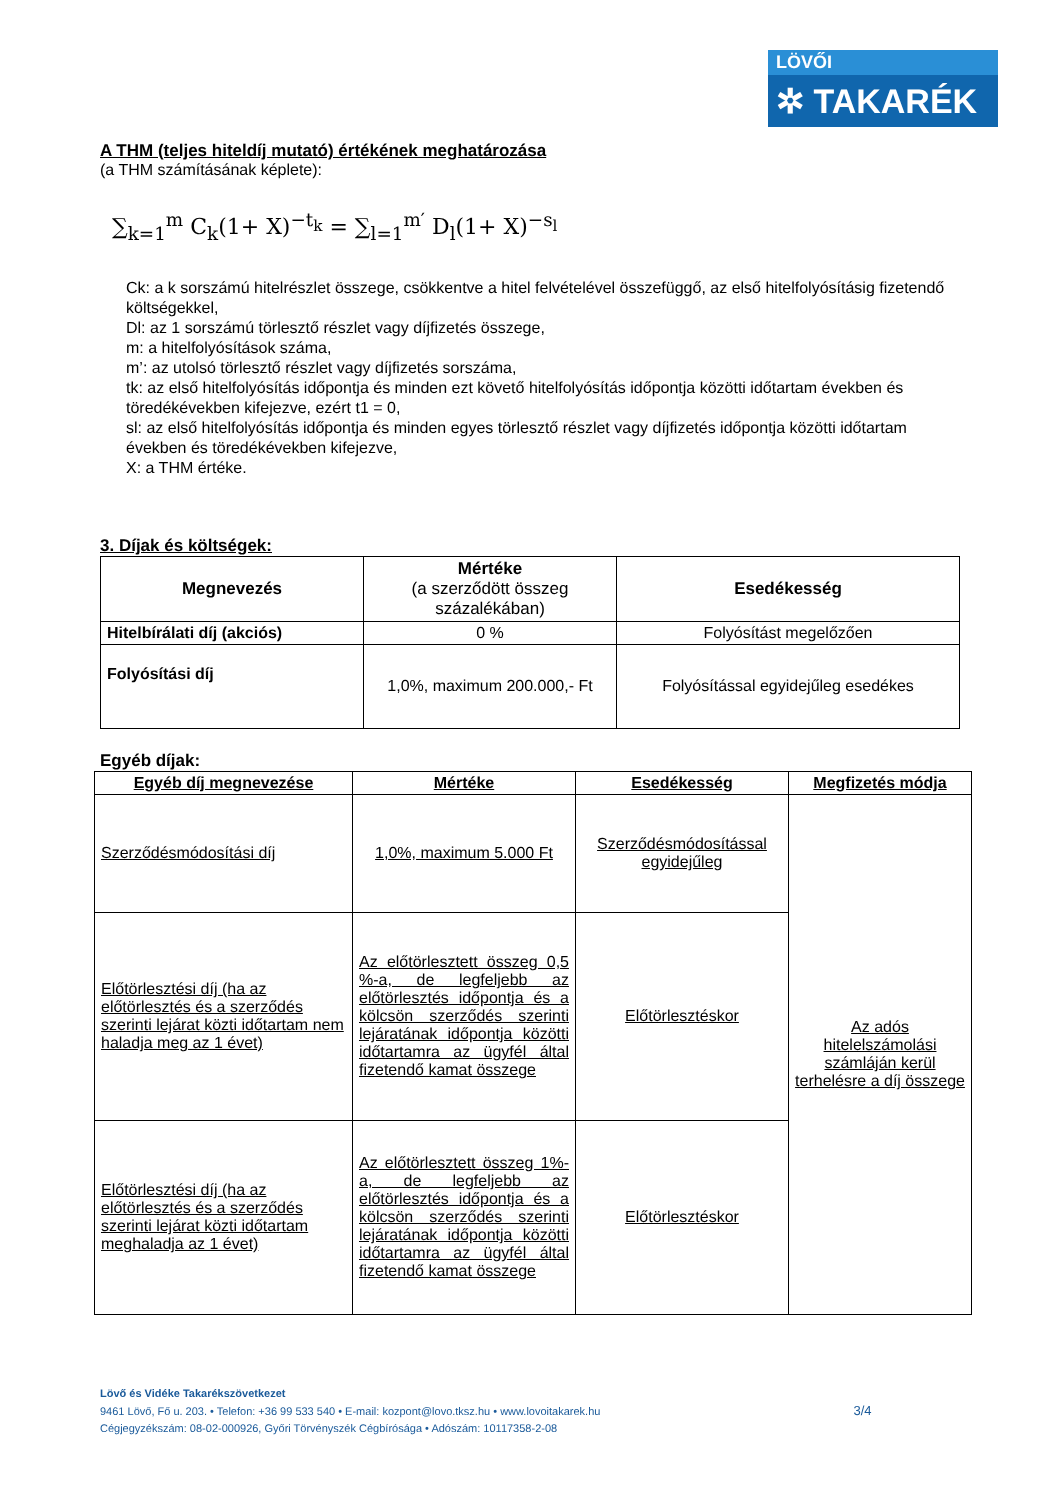LÖVŐI
✲ TAKARÉK
A THM (teljes hiteldíj mutató) értékének meghatározása
(a THM számításának képlete):
∑<sub>k=1</sub><sup>m</sup> C<sub>k</sub>(1+ X)<sup>−t<sub>k</sub></sup> = ∑<sub>l=1</sub><sup>m′</sup> D<sub>l</sub>(1+ X)<sup>−s<sub>l</sub></sup>
Ck: a k sorszámú hitelrészlet összege, csökkentve a hitel felvételével összefüggő, az első hitelfolyósításig fizetendő költségekkel,
Dl: az 1 sorszámú törlesztő részlet vagy díjfizetés összege,
m: a hitelfolyósítások száma,
m’: az utolsó törlesztő részlet vagy díjfizetés sorszáma,
tk: az első hitelfolyósítás időpontja és minden ezt követő hitelfolyósítás időpontja közötti időtartam években és töredékévekben kifejezve, ezért t1 = 0,
sl: az első hitelfolyósítás időpontja és minden egyes törlesztő részlet vagy díjfizetés időpontja közötti időtartam
években és töredékévekben kifejezve,
X: a THM értéke.
3. Díjak és költségek:
| Megnevezés | Mértéke (a szerződött összeg százalékában) | Esedékesség |
| --- | --- | --- |
| Hitelbírálati díj (akciós) | 0 % | Folyósítást megelőzően |
| Folyósítási díj | 1,0%, maximum 200.000,- Ft | Folyósítással egyidejűleg esedékes |
Egyéb díjak:
| Egyéb díj megnevezése | Mértéke | Esedékesség | Megfizetés módja |
| --- | --- | --- | --- |
| Szerződésmódosítási díj | 1,0%, maximum 5.000 Ft | Szerződésmódosítással egyidejűleg | Az adós hitelelszámolási számláján kerül terhelésre a díj összege |
| Előtörlesztési díj (ha az előtörlesztés és a szerződés szerinti lejárat közti időtartam nem haladja meg az 1 évet) | Az előtörlesztett összeg 0,5 %-a, de legfeljebb az előtörlesztés időpontja és a kölcsön szerződés szerinti lejáratának időpontja közötti időtartamra az ügyfél által fizetendő kamat összege | Előtörlesztéskor | |
| Előtörlesztési díj (ha az előtörlesztés és a szerződés szerinti lejárat közti időtartam meghaladja az 1 évet) | Az előtörlesztett összeg 1%-a, de legfeljebb az előtörlesztés időpontja és a kölcsön szerződés szerinti lejáratának időpontja közötti időtartamra az ügyfél által fizetendő kamat összege | Előtörlesztéskor | |
Lövő és Vidéke Takarékszövetkezet
9461 Lövő, Fő u. 203. • Telefon: +36 99 533 540 • E-mail: kozpont@lovo.tksz.hu • www.lovoitakarek.hu 3/4
Cégjegyzékszám: 08-02-000926, Győri Törvényszék Cégbírósága • Adószám: 10117358-2-08